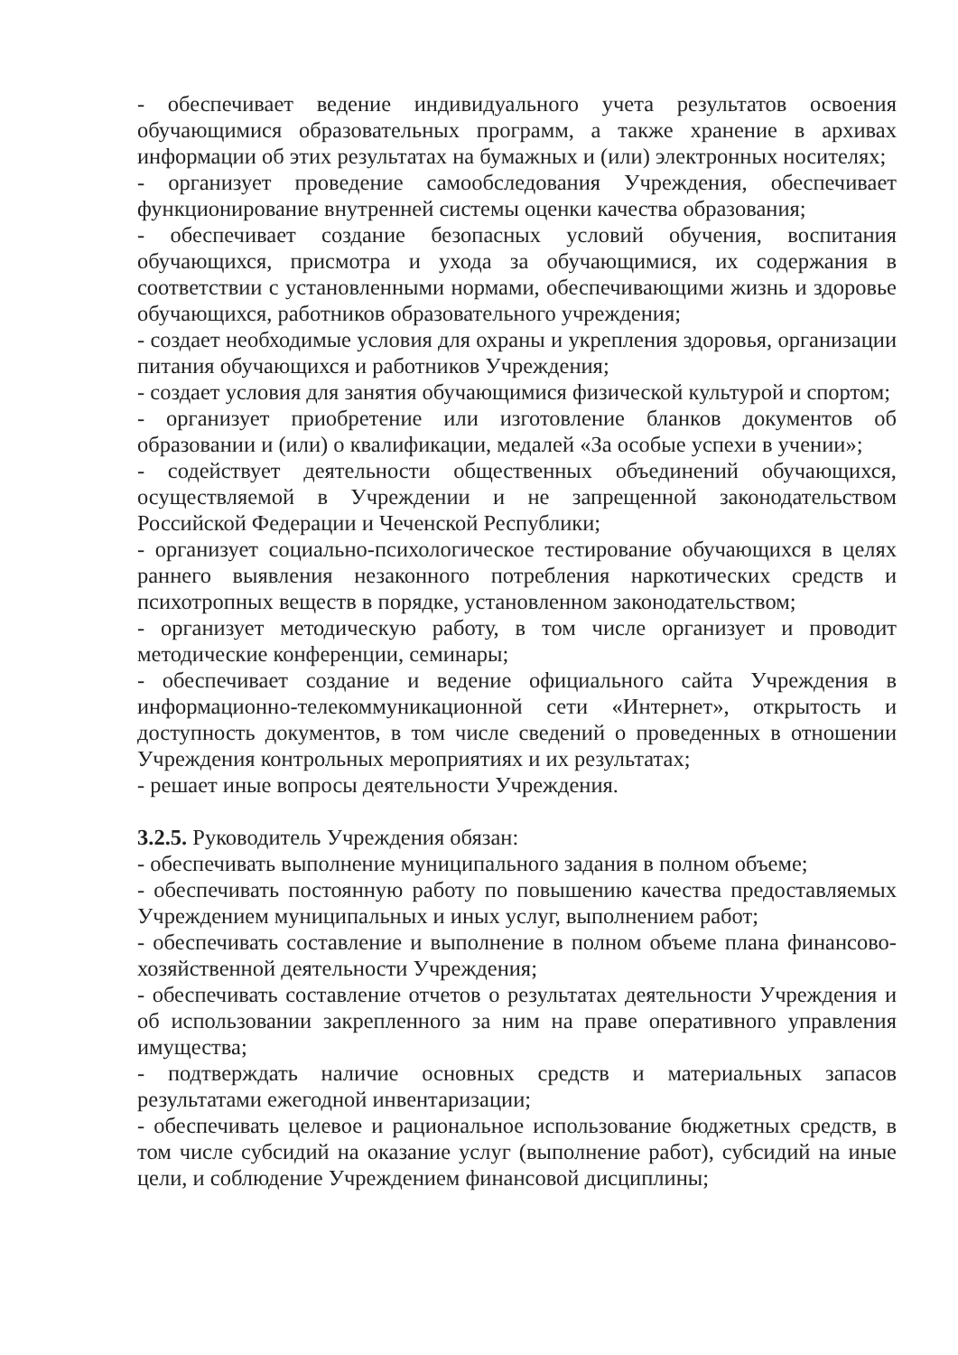- обеспечивает ведение индивидуального учета результатов освоения обучающимися образовательных программ, а также хранение в архивах информации об этих результатах на бумажных и (или) электронных носителях;
- организует проведение самообследования Учреждения, обеспечивает функционирование внутренней системы оценки качества образования;
- обеспечивает создание безопасных условий обучения, воспитания обучающихся, присмотра и ухода за обучающимися, их содержания в соответствии с установленными нормами, обеспечивающими жизнь и здоровье обучающихся, работников образовательного учреждения;
- создает необходимые условия для охраны и укрепления здоровья, организации питания обучающихся и работников Учреждения;
- создает условия для занятия обучающимися физической культурой и спортом;
- организует приобретение или изготовление бланков документов об образовании и (или) о квалификации, медалей «За особые успехи в учении»;
- содействует деятельности общественных объединений обучающихся, осуществляемой в Учреждении и не запрещенной законодательством Российской Федерации и Чеченской Республики;
- организует социально-психологическое тестирование обучающихся в целях раннего выявления незаконного потребления наркотических средств и психотропных веществ в порядке, установленном законодательством;
- организует методическую работу, в том числе организует и проводит методические конференции, семинары;
- обеспечивает создание и ведение официального сайта Учреждения в информационно-телекоммуникационной сети «Интернет», открытость и доступность документов, в том числе сведений о проведенных в отношении Учреждения контрольных мероприятиях и их результатах;
- решает иные вопросы деятельности Учреждения.
3.2.5. Руководитель Учреждения обязан:
- обеспечивать выполнение муниципального задания в полном объеме;
- обеспечивать постоянную работу по повышению качества предоставляемых Учреждением муниципальных и иных услуг, выполнением работ;
- обеспечивать составление и выполнение в полном объеме плана финансово-хозяйственной деятельности Учреждения;
- обеспечивать составление отчетов о результатах деятельности Учреждения и об использовании закрепленного за ним на праве оперативного управления имущества;
- подтверждать наличие основных средств и материальных запасов результатами ежегодной инвентаризации;
- обеспечивать целевое и рациональное использование бюджетных средств, в том числе субсидий на оказание услуг (выполнение работ), субсидий на иные цели, и соблюдение Учреждением финансовой дисциплины;